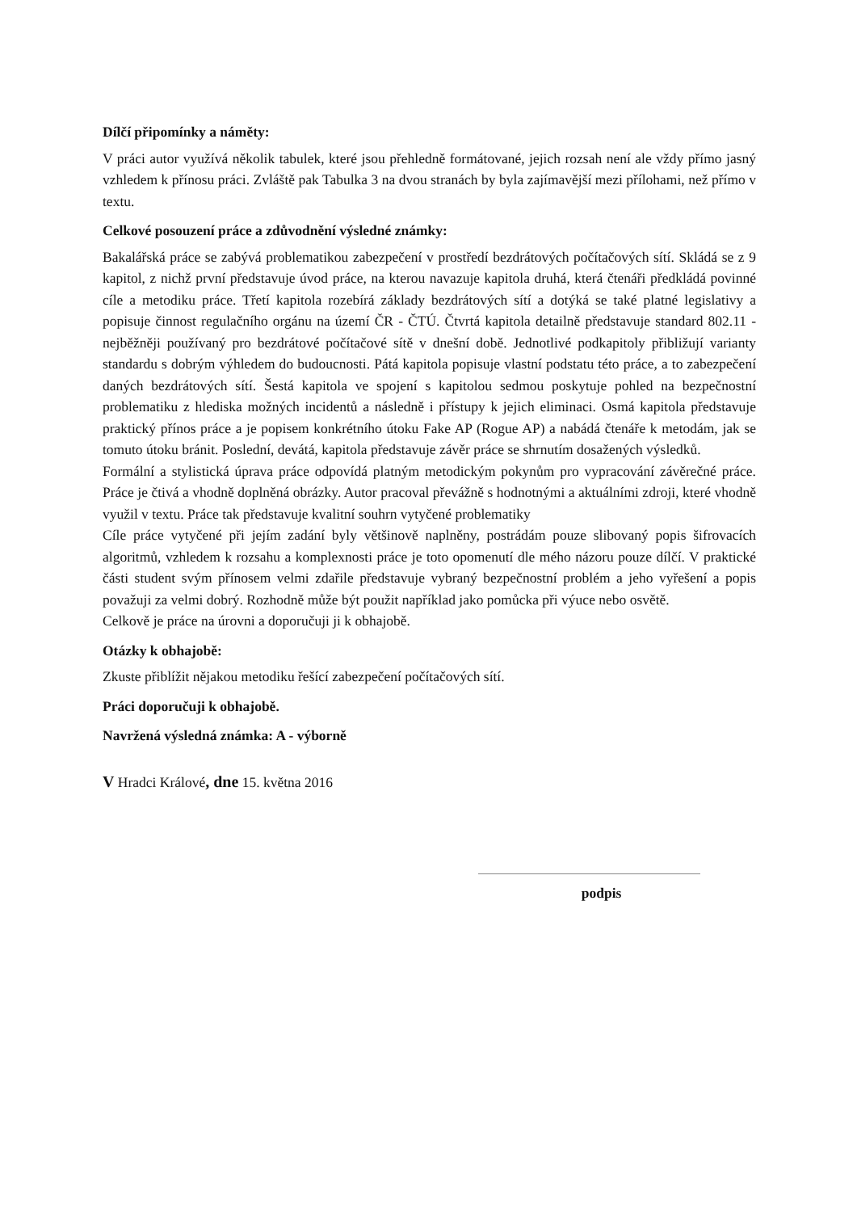Dílčí připomínky a náměty:
V práci autor využívá několik tabulek, které jsou přehledně formátované, jejich rozsah není ale vždy přímo jasný vzhledem k přínosu práci. Zvláště pak Tabulka 3 na dvou stranách by byla zajímavější mezi přílohami, než přímo v textu.
Celkové posouzení práce a zdůvodnění výsledné známky:
Bakalářská práce se zabývá problematikou zabezpečení v prostředí bezdrátových počítačových sítí. Skládá se z 9 kapitol, z nichž první představuje úvod práce, na kterou navazuje kapitola druhá, která čtenáři předkládá povinné cíle a metodiku práce. Třetí kapitola rozebírá základy bezdrátových sítí a dotýká se také platné legislativy a popisuje činnost regulačního orgánu na území ČR - ČTÚ. Čtvrtá kapitola detailně představuje standard 802.11 - nejběžněji používaný pro bezdrátové počítačové sítě v dnešní době. Jednotlivé podkapitoly přibližují varianty standardu s dobrým výhledem do budoucnosti. Pátá kapitola popisuje vlastní podstatu této práce, a to zabezpečení daných bezdrátových sítí. Šestá kapitola ve spojení s kapitolou sedmou poskytuje pohled na bezpečnostní problematiku z hlediska možných incidentů a následně i přístupy k jejich eliminaci. Osmá kapitola představuje praktický přínos práce a je popisem konkrétního útoku Fake AP (Rogue AP) a nabádá čtenáře k metodám, jak se tomuto útoku bránit. Poslední, devátá, kapitola představuje závěr práce se shrnutím dosažených výsledků.
Formální a stylistická úprava práce odpovídá platným metodickým pokynům pro vypracování závěrečné práce. Práce je čtivá a vhodně doplněná obrázky. Autor pracoval převážně s hodnotnými a aktuálními zdroji, které vhodně využil v textu. Práce tak představuje kvalitní souhrn vytyčené problematiky
Cíle práce vytyčené při jejím zadání byly většinově naplněny, postrádám pouze slibovaný popis šifrovacích algoritmů, vzhledem k rozsahu a komplexnosti práce je toto opomenutí dle mého názoru pouze dílčí. V praktické části student svým přínosem velmi zdařile představuje vybraný bezpečnostní problém a jeho vyřešení a popis považuji za velmi dobrý. Rozhodně může být použit například jako pomůcka při výuce nebo osvětě.
Celkově je práce na úrovni a doporučuji ji k obhajobě.
Otázky k obhajobě:
Zkuste přiblížit nějakou metodiku řešící zabezpečení počítačových sítí.
Práci doporučuji k obhajobě.
Navržená výsledná známka: A - výborně
V Hradci Králové, dne 15. května 2016
podpis